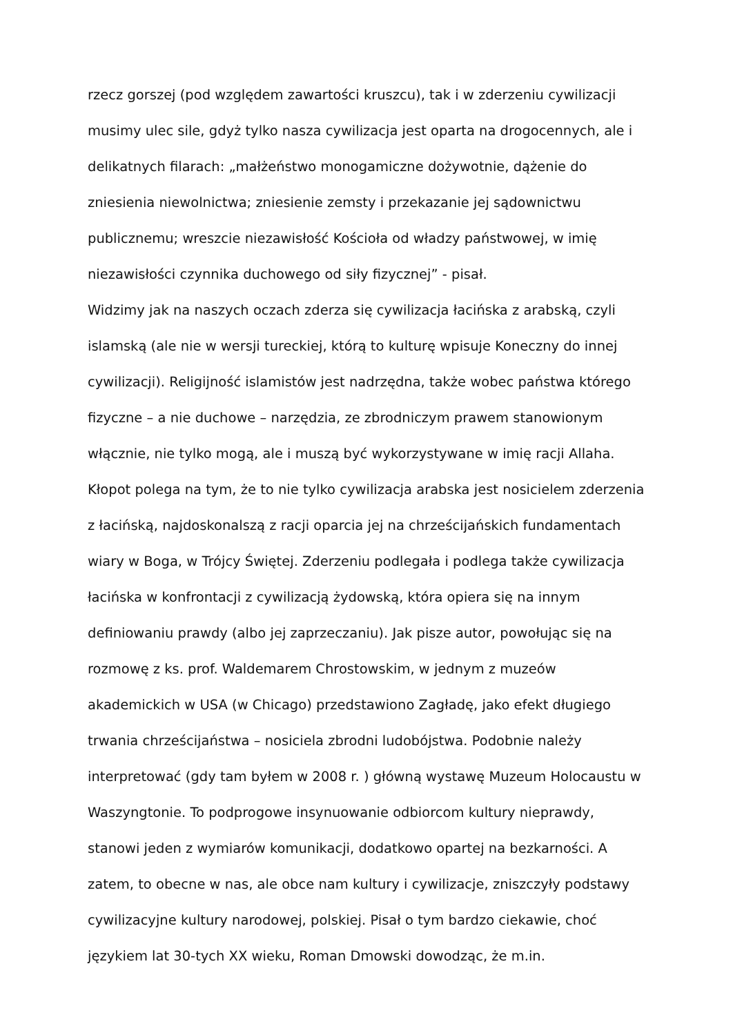rzecz gorszej (pod względem zawartości kruszcu), tak i w zderzeniu cywilizacji musimy ulec sile, gdyż tylko nasza cywilizacja jest oparta na drogocennych, ale i delikatnych filarach: „małżeństwo monogamiczne dożywotnie, dążenie do zniesienia niewolnictwa; zniesienie zemsty i przekazanie jej sądownictwu publicznemu; wreszcie niezawisłość Kościoła od władzy państwowej, w imię niezawisłości czynnika duchowego od siły fizycznej” - pisał.
Widzimy jak na naszych oczach zderza się cywilizacja łacińska z arabską, czyli islamską (ale nie w wersji tureckiej, którą to kulturę wpisuje Koneczny do innej cywilizacji). Religijność islamistów jest nadrzędna, także wobec państwa którego fizyczne – a nie duchowe – narzędzia, ze zbrodniczym prawem stanowionym włącznie, nie tylko mogą, ale i muszą być wykorzystywane w imię racji Allaha. Kłopot polega na tym, że to nie tylko cywilizacja arabska jest nosicielem zderzenia z łacińską, najdoskonalszą z racji oparcia jej na chrześcijańskich fundamentach wiary w Boga, w Trójcy Świętej. Zderzeniu podlegała i podlega także cywilizacja łacińska w konfrontacji z cywilizacją żydowską, która opiera się na innym definiowaniu prawdy (albo jej zaprzeczaniu). Jak pisze autor, powołując się na rozmowę z ks. prof. Waldemarem Chrostowskim, w jednym z muzeów akademickich w USA (w Chicago) przedstawiono Zagładę, jako efekt długiego trwania chrześcijaństwa – nosiciela zbrodni ludobójstwa. Podobnie należy interpretować (gdy tam byłem w 2008 r. ) główną wystawę Muzeum Holocaustu w Waszyngtonie. To podprogowe insynuowanie odbiorcom kultury nieprawdy, stanowi jeden z wymiarów komunikacji, dodatkowo opartej na bezkarności. A zatem, to obecne w nas, ale obce nam kultury i cywilizacje, zniszczyły podstawy cywilizacyjne kultury narodowej, polskiej. Pisał o tym bardzo ciekawie, choć językiem lat 30-tych XX wieku, Roman Dmowski dowodząc, że m.in.